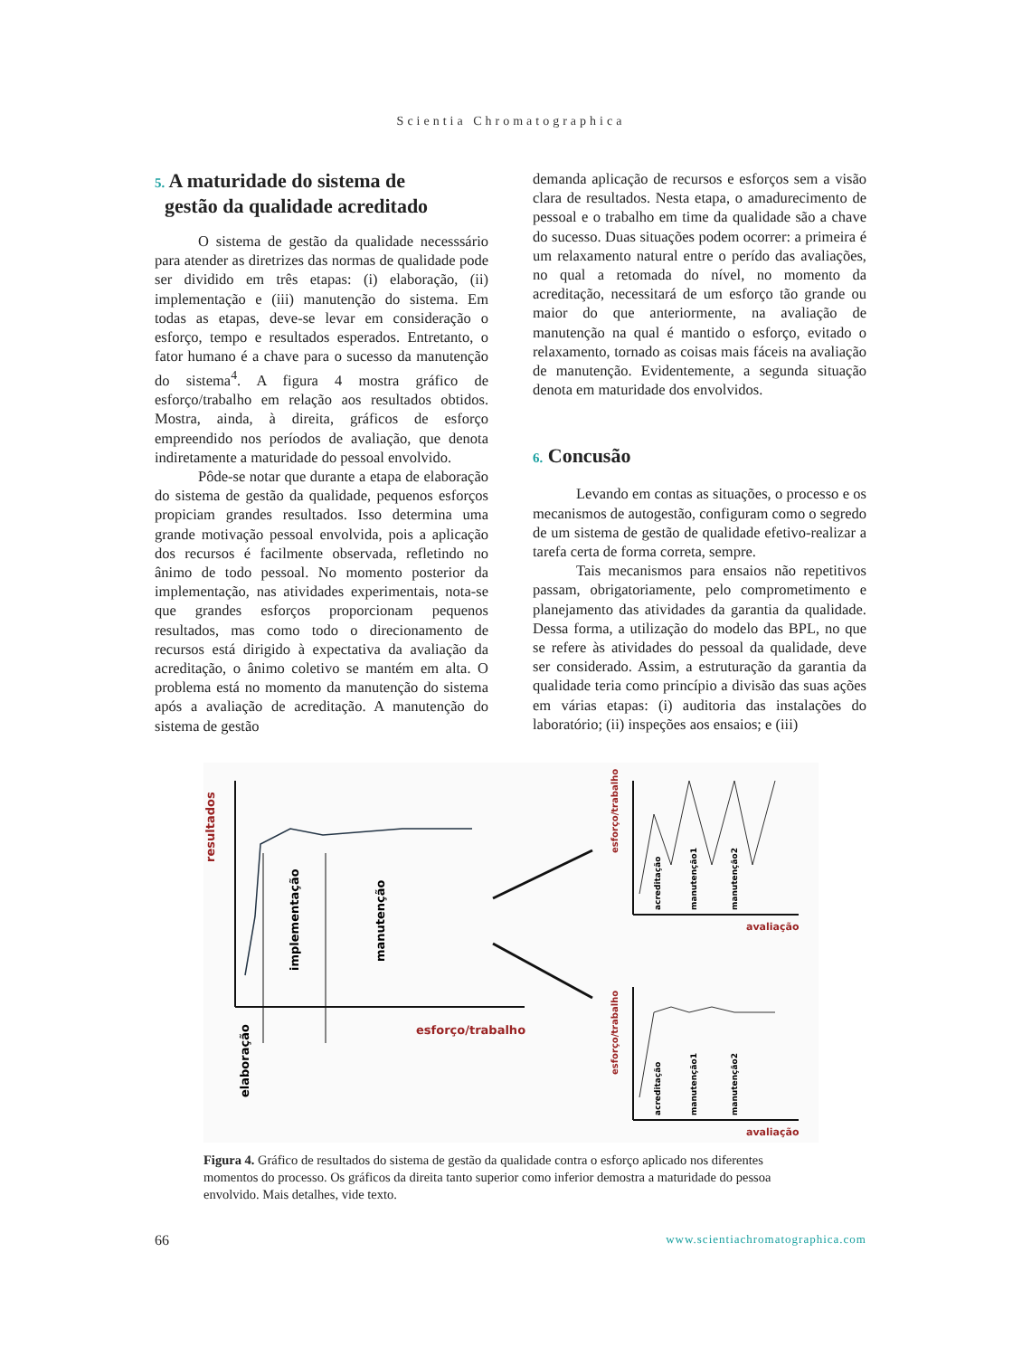Scientia Chromatographica
5. A maturidade do sistema de
gestão da qualidade acreditado
O sistema de gestão da qualidade necesssário para atender as diretrizes das normas de qualidade pode ser dividido em três etapas: (i) elaboração, (ii) implementação e (iii) manutenção do sistema. Em todas as etapas, deve-se levar em consideração o esforço, tempo e resultados esperados. Entretanto, o fator humano é a chave para o sucesso da manutenção do sistema<sup>4</sup>. A figura 4 mostra gráfico de esforço/trabalho em relação aos resultados obtidos. Mostra, ainda, à direita, gráficos de esforço empreendido nos períodos de avaliação, que denota indiretamente a maturidade do pessoal envolvido.
Pôde-se notar que durante a etapa de elaboração do sistema de gestão da qualidade, pequenos esforços propiciam grandes resultados. Isso determina uma grande motivação pessoal envolvida, pois a aplicação dos recursos é facilmente observada, refletindo no ânimo de todo pessoal. No momento posterior da implementação, nas atividades experimentais, nota-se que grandes esforços proporcionam pequenos resultados, mas como todo o direcionamento de recursos está dirigido à expectativa da avaliação da acreditação, o ânimo coletivo se mantém em alta. O problema está no momento da manutenção do sistema após a avaliação de acreditação. A manutenção do sistema de gestão
demanda aplicação de recursos e esforços sem a visão clara de resultados. Nesta etapa, o amadurecimento de pessoal e o trabalho em time da qualidade são a chave do sucesso. Duas situações podem ocorrer: a primeira é um relaxamento natural entre o perído das avaliações, no qual a retomada do nível, no momento da acreditação, necessitará de um esforço tão grande ou maior do que anteriormente, na avaliação de manutenção na qual é mantido o esforço, evitado o relaxamento, tornado as coisas mais fáceis na avaliação de manutenção. Evidentemente, a segunda situação denota em maturidade dos envolvidos.
6. Concusão
Levando em contas as situações, o processo e os mecanismos de autogestão, configuram como o segredo de um sistema de gestão de qualidade efetivo-realizar a tarefa certa de forma correta, sempre.
Tais mecanismos para ensaios não repetitivos passam, obrigatoriamente, pelo comprometimento e planejamento das atividades da garantia da qualidade. Dessa forma, a utilização do modelo das BPL, no que se refere às atividades do pessoal da qualidade, deve ser considerado. Assim, a estruturação da garantia da qualidade teria como princípio a divisão das suas ações em várias etapas: (i) auditoria das instalações do laboratório; (ii) inspeções aos ensaios; e (iii)
resultados
implementação
manutenção
elaboração
esforço/trabalho
esforço/trabalho
avaliação
acreditação
manutenção1
manutenção2
esforço/trabalho
avaliação
acreditação
manutenção1
manutenção2
Figura 4. Gráfico de resultados do sistema de gestão da qualidade contra o esforço aplicado nos diferentes momentos do processo. Os gráficos da direita tanto superior como inferior demostra a maturidade do pessoa envolvido. Mais detalhes, vide texto.
66 www.scientiachromatographica.com